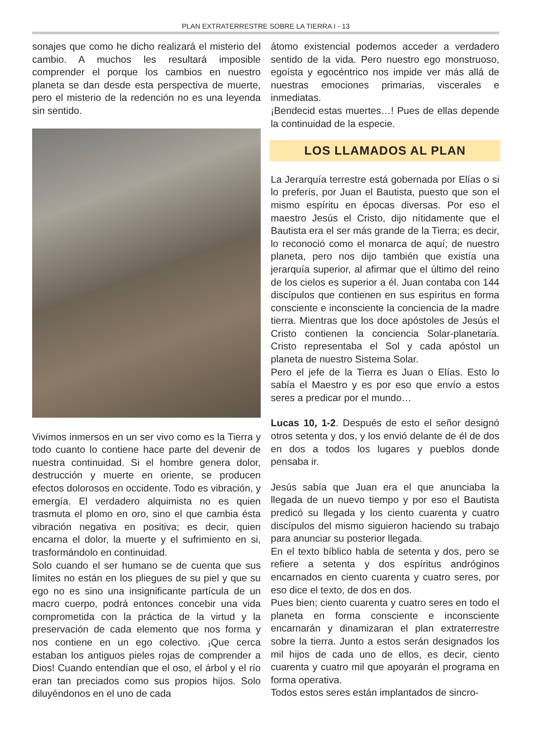PLAN EXTRATERRESTRE SOBRE LA TIERRA I - 13
sonajes que como he dicho realizará el misterio del cambio. A muchos les resultará imposible comprender el porque los cambios en nuestro planeta se dan desde esta perspectiva de muerte, pero el misterio de la redención no es una leyenda sin sentido.
Vivimos inmersos en un ser vivo como es la Tierra y todo cuanto lo contiene hace parte del devenir de nuestra continuidad. Si el hombre genera dolor, destrucción y muerte en oriente, se producen efectos dolorosos en occidente. Todo es vibración, y emergía. El verdadero alquimista no es quien trasmuta el plomo en oro, sino el que cambia ésta vibración negativa en positiva; es decir, quien encarna el dolor, la muerte y el sufrimiento en si, trasformándolo en continuidad.
Solo cuando el ser humano se de cuenta que sus límites no están en los pliegues de su piel y que su ego no es sino una insignificante partícula de un macro cuerpo, podrá entonces concebir una vida comprometida con la práctica de la virtud y la preservación de cada elemento que nos forma y nos contiene en un ego colectivo. ¡Que cerca estaban los antiguos pieles rojas de comprender a Dios! Cuando entendían que el oso, el árbol y el río eran tan preciados como sus propios hijos. Solo diluyéndonos en el uno de cada
átomo existencial podemos acceder a verdadero sentido de la vida. Pero nuestro ego monstruoso, egoísta y egocéntrico nos impide ver más allá de nuestras emociones primarias, viscerales e inmediatas.
¡Bendecid estas muertes…! Pues de ellas depende la continuidad de la especie.
LOS LLAMADOS AL PLAN
La Jerarquía terrestre está gobernada por Elías o si lo preferís, por Juan el Bautista, puesto que son el mismo espíritu en épocas diversas. Por eso el maestro Jesús el Cristo, dijo nítidamente que el Bautista era el ser más grande de la Tierra; es decir, lo reconoció como el monarca de aquí; de nuestro planeta, pero nos dijo también que existía una jerarquía superior, al afirmar que el último del reino de los cielos es superior a él. Juan contaba con 144 discípulos que contienen en sus espíritus en forma consciente e inconsciente la conciencia de la madre tierra. Mientras que los doce apóstoles de Jesús el Cristo contienen la conciencia Solar-planetaria. Cristo representaba el Sol y cada apóstol un planeta de nuestro Sistema Solar.
Pero el jefe de la Tierra es Juan o Elías. Esto lo sabía el Maestro y es por eso que envío a estos seres a predicar por el mundo…
Lucas 10, 1-2. Después de esto el señor designó otros setenta y dos, y los envió delante de él de dos en dos a todos los lugares y pueblos donde pensaba ir.
Jesús sabía que Juan era el que anunciaba la llegada de un nuevo tiempo y por eso el Bautista predicó su llegada y los ciento cuarenta y cuatro discípulos del mismo siguieron haciendo su trabajo para anunciar su posterior llegada.
En el texto bíblico habla de setenta y dos, pero se refiere a setenta y dos espíritus andróginos encarnados en ciento cuarenta y cuatro seres, por eso dice el texto, de dos en dos.
Pues bien; ciento cuarenta y cuatro seres en todo el planeta en forma consciente e inconsciente encarnarán y dinamizaran el plan extraterrestre sobre la tierra. Junto a estos serán designados los mil hijos de cada uno de ellos, es decir, ciento cuarenta y cuatro mil que apoyarán el programa en forma operativa.
Todos estos seres están implantados de sincro-